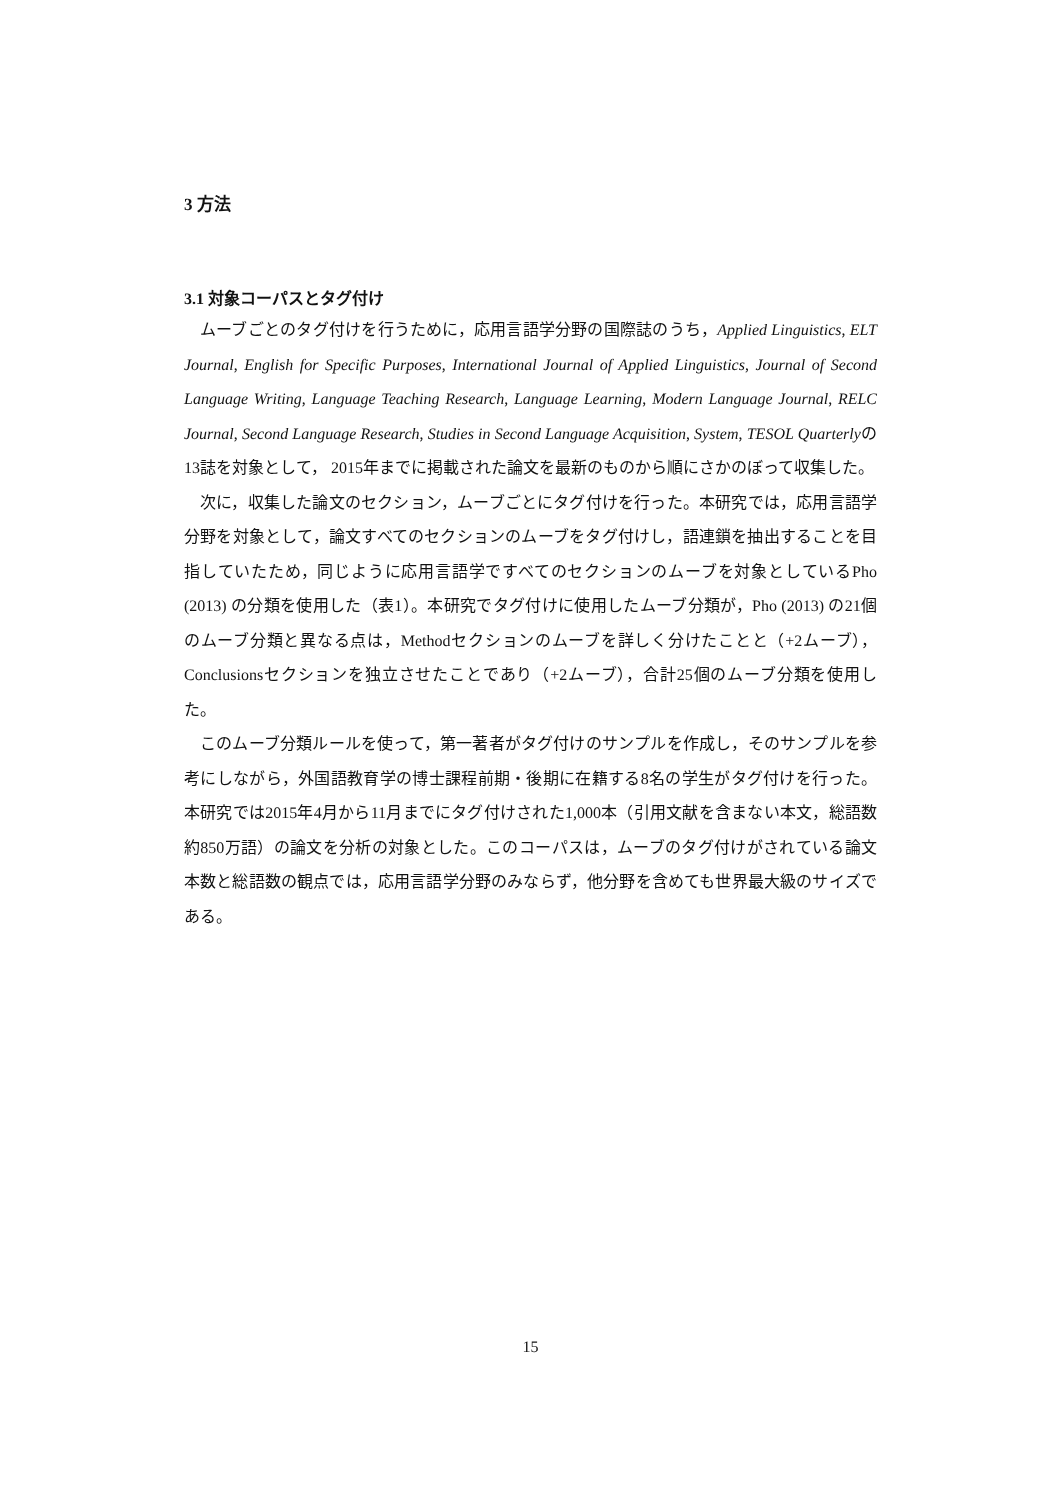3 方法
3.1 対象コーパスとタグ付け
ムーブごとのタグ付けを行うために，応用言語学分野の国際誌のうち，Applied Linguistics, ELT Journal, English for Specific Purposes, International Journal of Applied Linguistics, Journal of Second Language Writing, Language Teaching Research, Language Learning, Modern Language Journal, RELC Journal, Second Language Research, Studies in Second Language Acquisition, System, TESOL Quarterlyの13誌を対象として， 2015年までに掲載された論文を最新のものから順にさかのぼって収集した。
次に，収集した論文のセクション，ムーブごとにタグ付けを行った。本研究では，応用言語学分野を対象として，論文すべてのセクションのムーブをタグ付けし，語連鎖を抽出することを目指していたため，同じように応用言語学ですべてのセクションのムーブを対象としているPho (2013) の分類を使用した（表1）。本研究でタグ付けに使用したムーブ分類が，Pho (2013) の21個のムーブ分類と異なる点は，Methodセクションのムーブを詳しく分けたことと（+2ムーブ），Conclusionsセクションを独立させたことであり（+2ムーブ），合計25個のムーブ分類を使用した。
このムーブ分類ルールを使って，第一著者がタグ付けのサンプルを作成し，そのサンプルを参考にしながら，外国語教育学の博士課程前期・後期に在籍する8名の学生がタグ付けを行った。本研究では2015年4月から11月までにタグ付けされた1,000本（引用文献を含まない本文，総語数約850万語）の論文を分析の対象とした。このコーパスは，ムーブのタグ付けがされている論文本数と総語数の観点では，応用言語学分野のみならず，他分野を含めても世界最大級のサイズである。
15